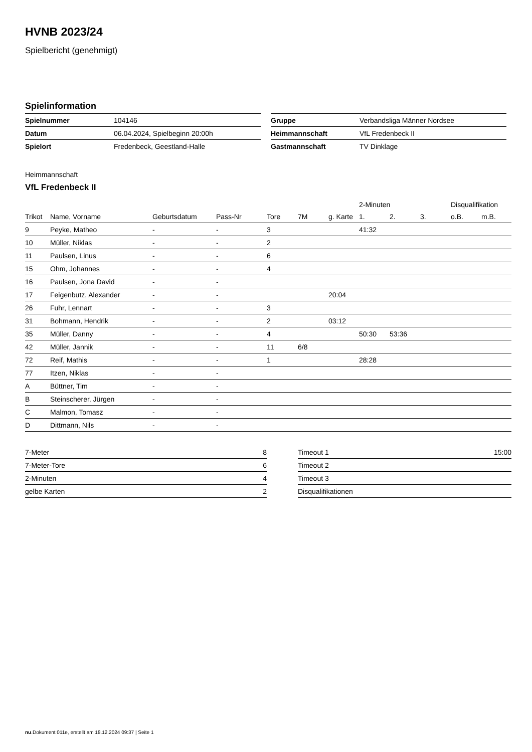HVNB 2023/24
Spielbericht (genehmigt)
Spielinformation
| Spielnummer | 104146 |
| Datum | 06.04.2024, Spielbeginn 20:00h |
| Spielort | Fredenbeck, Geestland-Halle |
| Gruppe | Verbandsliga Männer Nordsee |
| Heimmannschaft | VfL Fredenbeck II |
| Gastmannschaft | TV Dinklage |
Heimmannschaft
VfL Fredenbeck II
| | | | | | | | 2-Minuten | | | Disqualifikation | |
| --- | --- | --- | --- | --- | --- | --- | --- | --- | --- | --- | --- |
| Trikot | Name, Vorname | Geburtsdatum | Pass-Nr | Tore | 7M | g. Karte | 1. | 2. | 3. | o.B. | m.B. |
| 9 | Peyke, Matheo | - | - | 3 | | | 41:32 | | | | |
| 10 | Müller, Niklas | - | - | 2 | | | | | | | |
| 11 | Paulsen, Linus | - | - | 6 | | | | | | | |
| 15 | Ohm, Johannes | - | - | 4 | | | | | | | |
| 16 | Paulsen, Jona David | - | - | | | | | | | | |
| 17 | Feigenbutz, Alexander | - | - | | | 20:04 | | | | | |
| 26 | Fuhr, Lennart | - | - | 3 | | | | | | | |
| 31 | Bohmann, Hendrik | - | - | 2 | | 03:12 | | | | | |
| 35 | Müller, Danny | - | - | 4 | | | 50:30 | 53:36 | | | |
| 42 | Müller, Jannik | - | - | 11 | 6/8 | | | | | | |
| 72 | Reif, Mathis | - | - | 1 | | | 28:28 | | | | |
| 77 | Itzen, Niklas | - | - | | | | | | | | |
| A | Büttner, Tim | - | - | | | | | | | | |
| B | Steinscherer, Jürgen | - | - | | | | | | | | |
| C | Malmon, Tomasz | - | - | | | | | | | | |
| D | Dittmann, Nils | - | - | | | | | | | | |
| 7-Meter | 8 |
| 7-Meter-Tore | 6 |
| 2-Minuten | 4 |
| gelbe Karten | 2 |
| Timeout 1 | 15:00 |
| Timeout 2 | |
| Timeout 3 | |
| Disqualifikationen | |
nu.Dokument 011e, erstellt am 18.12.2024 09:37 | Seite 1